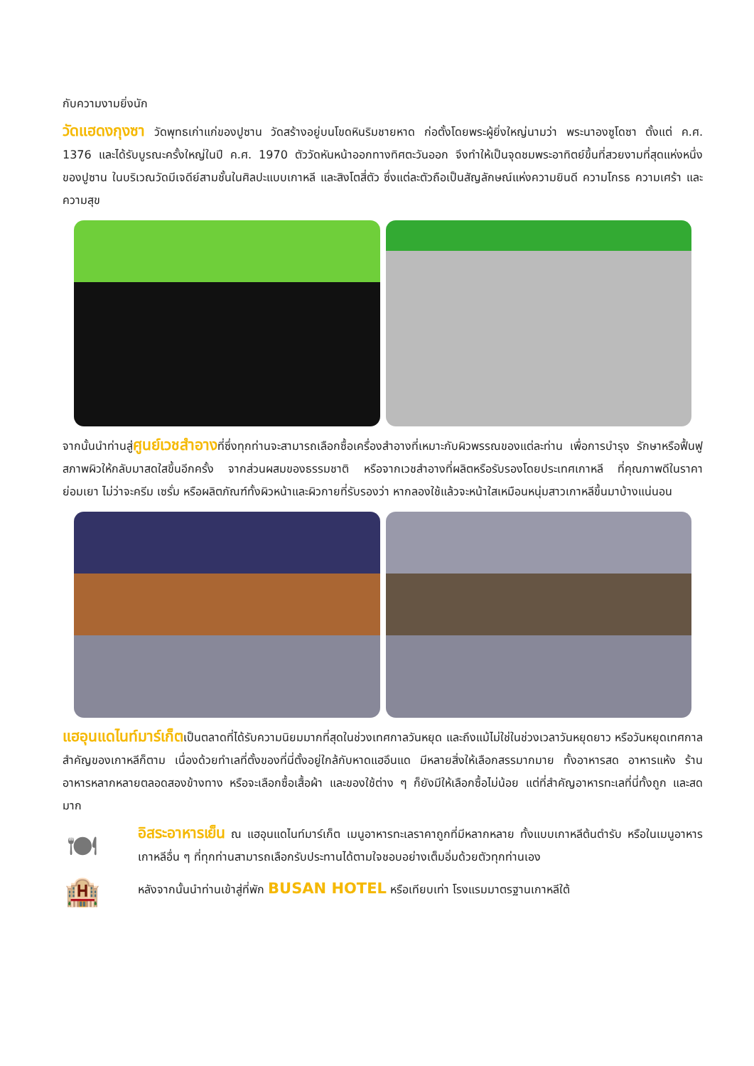กับความงามยิ่งนัก
วัดแฮดงกุงซา วัดพุทธเก่าแก่ของปูซาน วัดสร้างอยู่บนโขดหินริมชายหาด ก่อตั้งโดยพระผู้ยิ่งใหญ่นามว่า พระนาองซูโดซา ตั้งแต่ ค.ศ. 1376 และได้รับบูรณะครั้งใหญ่ในปี ค.ศ. 1970 ตัววัดหันหน้าออกทางทิศตะวันออก จึงทำให้เป็นจุดชมพระอาทิตย์ขึ้นที่สวยงามที่สุดแห่งหนึ่งของปูซาน ในบริเวณวัดมีเจดีย์สามชั้นในศิลปะแบบเกาหลี และสิงโตสี่ตัว ซึ่งแต่ละตัวถือเป็นสัญลักษณ์แห่งความยินดี ความโกรธ ความเศร้า และความสุข
จากนั้นนำท่านสู่ศูนย์เวชสำอางที่ซึ่งทุกท่านจะสามารถเลือกซื้อเครื่องสำอางที่เหมาะกับผิวพรรณของแต่ละท่าน เพื่อการบำรุง รักษาหรือฟื้นฟูสภาพผิวให้กลับมาสดใสขึ้นอีกครั้ง จากส่วนผสมของธรรมชาติ หรือจากเวชสำอางที่ผลิตหรือรับรองโดยประเทศเกาหลี ที่คุณภาพดีในราคาย่อมเยา ไม่ว่าจะครีม เซรั่ม หรือผลิตภัณฑ์ทั้งผิวหน้าและผิวกายที่รับรองว่า หากลองใช้แล้วจะหน้าใสเหมือนหนุ่มสาวเกาหลีขึ้นมาบ้างแน่นอน
แฮอุนแดไนท์มาร์เก็ตเป็นตลาดที่ได้รับความนิยมมากที่สุดในช่วงเทศกาลวันหยุด และถึงแม้ไม่ใช่ในช่วงเวลาวันหยุดยาว หรือวันหยุดเทศกาลสำคัญของเกาหลีก็ตาม เนื่องด้วยทำเลที่ตั้งของที่นี่ตั้งอยู่ใกล้กับหาดแฮอึนแด มีหลายสิ่งให้เลือกสรรมากมาย ทั้งอาหารสด อาหารแห้ง ร้านอาหารหลากหลายตลอดสองข้างทาง หรือจะเลือกซื้อเสื้อผ้า และของใช้ต่าง ๆ ก็ยังมีให้เลือกซื้อไม่น้อย แต่ที่สำคัญอาหารทะเลที่นี่ทั้งถูก และสดมาก
🍽
อิสระอาหารเย็น ณ แฮอุนแดไนท์มาร์เก็ต เมนูอาหารทะเลราคาถูกที่มีหลากหลาย ทั้งแบบเกาหลีต้นตำรับ หรือในเมนูอาหารเกาหลีอื่น ๆ ที่ทุกท่านสามารถเลือกรับประทานได้ตามใจชอบอย่างเต็มอิ่มด้วยตัวทุกท่านเอง
🏨
หลังจากนั้นนำท่านเข้าสู่ที่พัก BUSAN HOTEL หรือเทียบเท่า โรงแรมมาตรฐานเกาหลีใต้